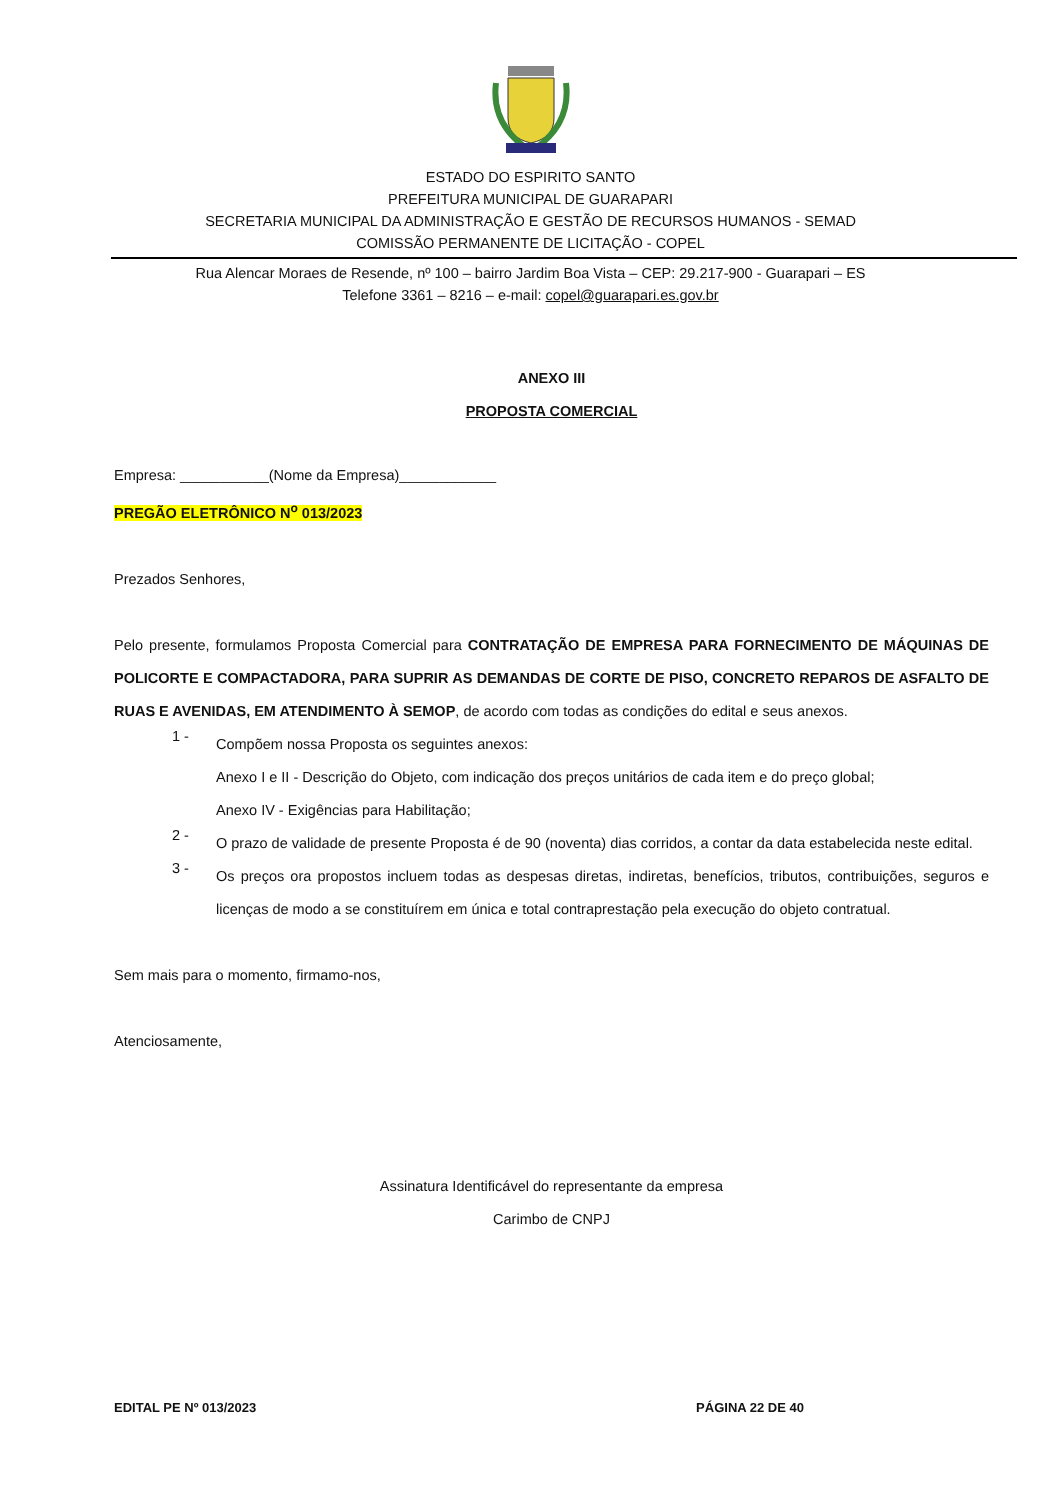ESTADO DO ESPIRITO SANTO
PREFEITURA MUNICIPAL DE GUARAPARI
SECRETARIA MUNICIPAL DA ADMINISTRAÇÃO E GESTÃO DE RECURSOS HUMANOS - SEMAD
COMISSÃO PERMANENTE DE LICITAÇÃO - COPEL
Rua Alencar Moraes de Resende, nº 100 – bairro Jardim Boa Vista – CEP: 29.217-900 - Guarapari – ES
Telefone 3361 – 8216 – e-mail: copel@guarapari.es.gov.br
ANEXO III
PROPOSTA COMERCIAL
Empresa: ___________(Nome da Empresa)____________
PREGÃO ELETRÔNICO N<sup>o</sup> 013/2023
Prezados Senhores,
Pelo presente, formulamos Proposta Comercial para CONTRATAÇÃO DE EMPRESA PARA FORNECIMENTO DE MÁQUINAS DE POLICORTE E COMPACTADORA, PARA SUPRIR AS DEMANDAS DE CORTE DE PISO, CONCRETO REPAROS DE ASFALTO DE RUAS E AVENIDAS, EM ATENDIMENTO À SEMOP, de acordo com todas as condições do edital e seus anexos.
1 -
Compõem nossa Proposta os seguintes anexos:
Anexo I e II - Descrição do Objeto, com indicação dos preços unitários de cada item e do preço global;
Anexo IV - Exigências para Habilitação;
2 -
O prazo de validade de presente Proposta é de 90 (noventa) dias corridos, a contar da data estabelecida neste edital.
3 -
Os preços ora propostos incluem todas as despesas diretas, indiretas, benefícios, tributos, contribuições, seguros e licenças de modo a se constituírem em única e total contraprestação pela execução do objeto contratual.
Sem mais para o momento, firmamo-nos,
Atenciosamente,
Assinatura Identificável do representante da empresa
Carimbo de CNPJ
EDITAL PE Nº 013/2023 PÁGINA 22 DE 40